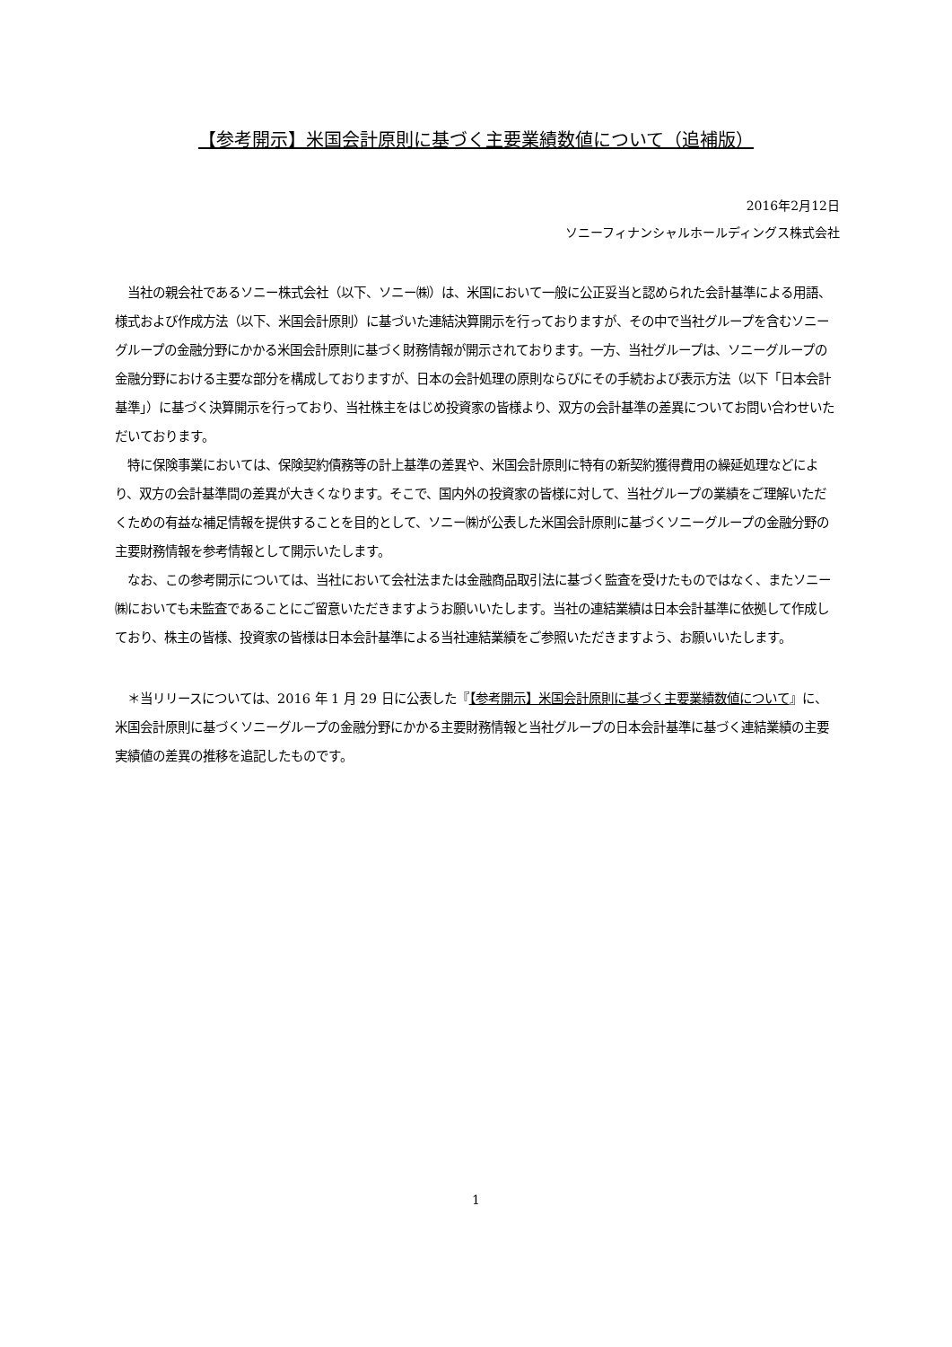【参考開示】米国会計原則に基づく主要業績数値について（追補版）
2016年2月12日
ソニーフィナンシャルホールディングス株式会社
　当社の親会社であるソニー株式会社（以下、ソニー㈱）は、米国において一般に公正妥当と認められた会計基準による用語、様式および作成方法（以下、米国会計原則）に基づいた連結決算開示を行っておりますが、その中で当社グループを含むソニーグループの金融分野にかかる米国会計原則に基づく財務情報が開示されております。一方、当社グループは、ソニーグループの金融分野における主要な部分を構成しておりますが、日本の会計処理の原則ならびにその手続および表示方法（以下「日本会計基準」）に基づく決算開示を行っており、当社株主をはじめ投資家の皆様より、双方の会計基準の差異についてお問い合わせいただいております。
　特に保険事業においては、保険契約債務等の計上基準の差異や、米国会計原則に特有の新契約獲得費用の繰延処理などにより、双方の会計基準間の差異が大きくなります。そこで、国内外の投資家の皆様に対して、当社グループの業績をご理解いただくための有益な補足情報を提供することを目的として、ソニー㈱が公表した米国会計原則に基づくソニーグループの金融分野の主要財務情報を参考情報として開示いたします。
　なお、この参考開示については、当社において会社法または金融商品取引法に基づく監査を受けたものではなく、またソニー㈱においても未監査であることにご留意いただきますようお願いいたします。当社の連結業績は日本会計基準に依拠して作成しており、株主の皆様、投資家の皆様は日本会計基準による当社連結業績をご参照いただきますよう、お願いいたします。
　＊当リリースについては、2016 年 1 月 29 日に公表した『【参考開示】米国会計原則に基づく主要業績数値について』に、米国会計原則に基づくソニーグループの金融分野にかかる主要財務情報と当社グループの日本会計基準に基づく連結業績の主要実績値の差異の推移を追記したものです。
1